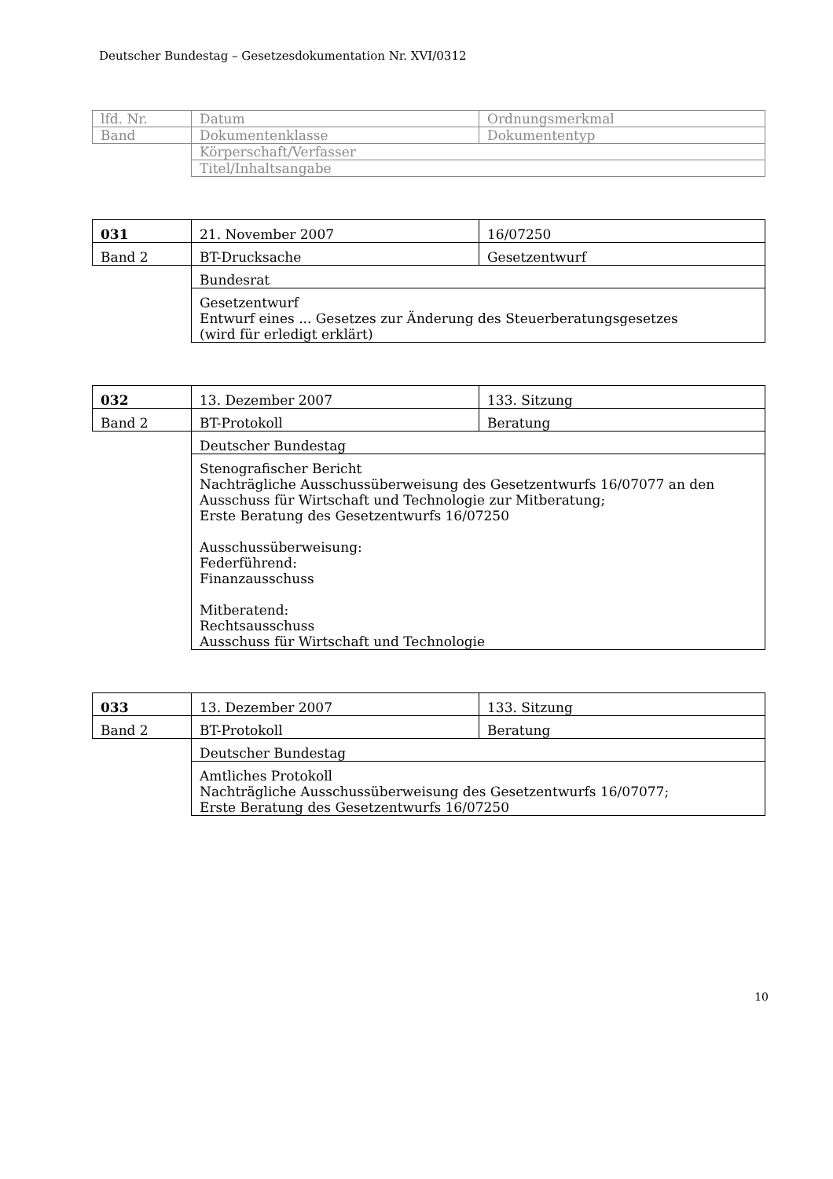Deutscher Bundestag – Gesetzesdokumentation Nr. XVI/0312
| lfd. Nr. | Datum | Ordnungsmerkmal |
| Band | Dokumentenklasse | Dokumententyp |
| | Körperschaft/Verfasser | |
| | Titel/Inhaltsangabe | |
| 031 | 21. November 2007 | 16/07250 |
| Band 2 | BT-Drucksache | Gesetzentwurf |
| | Bundesrat | |
| | Gesetzentwurf Entwurf eines ... Gesetzes zur Änderung des Steuerberatungsgesetzes (wird für erledigt erklärt) | |
| 032 | 13. Dezember 2007 | 133. Sitzung |
| Band 2 | BT-Protokoll | Beratung |
| | Deutscher Bundestag | |
| | Stenografischer Bericht Nachträgliche Ausschussüberweisung des Gesetzentwurfs 16/07077 an den Ausschuss für Wirtschaft und Technologie zur Mitberatung; Erste Beratung des Gesetzentwurfs 16/07250 Ausschussüberweisung: Federführend: Finanzausschuss Mitberatend: Rechtsausschuss Ausschuss für Wirtschaft und Technologie | |
| 033 | 13. Dezember 2007 | 133. Sitzung |
| Band 2 | BT-Protokoll | Beratung |
| | Deutscher Bundestag | |
| | Amtliches Protokoll Nachträgliche Ausschussüberweisung des Gesetzentwurfs 16/07077; Erste Beratung des Gesetzentwurfs 16/07250 | |
10